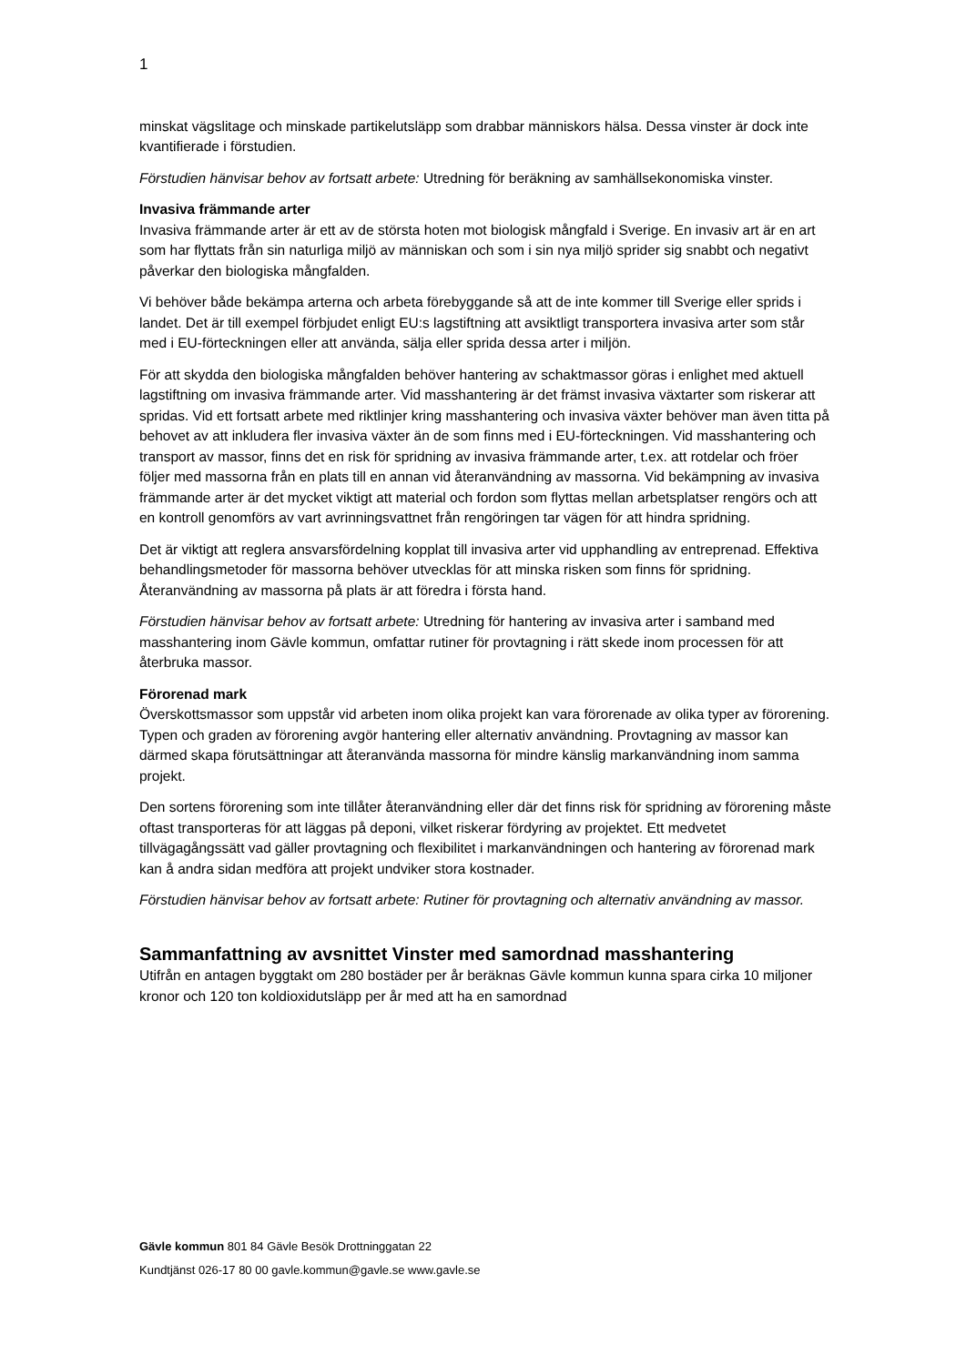1
minskat vägslitage och minskade partikelutsläpp som drabbar människors hälsa. Dessa vinster är dock inte kvantifierade i förstudien.
Förstudien hänvisar behov av fortsatt arbete: Utredning för beräkning av samhällsekonomiska vinster.
Invasiva främmande arter
Invasiva främmande arter är ett av de största hoten mot biologisk mångfald i Sverige. En invasiv art är en art som har flyttats från sin naturliga miljö av människan och som i sin nya miljö sprider sig snabbt och negativt påverkar den biologiska mångfalden.
Vi behöver både bekämpa arterna och arbeta förebyggande så att de inte kommer till Sverige eller sprids i landet. Det är till exempel förbjudet enligt EU:s lagstiftning att avsiktligt transportera invasiva arter som står med i EU-förteckningen eller att använda, sälja eller sprida dessa arter i miljön.
För att skydda den biologiska mångfalden behöver hantering av schaktmassor göras i enlighet med aktuell lagstiftning om invasiva främmande arter. Vid masshantering är det främst invasiva växtarter som riskerar att spridas. Vid ett fortsatt arbete med riktlinjer kring masshantering och invasiva växter behöver man även titta på behovet av att inkludera fler invasiva växter än de som finns med i EU-förteckningen. Vid masshantering och transport av massor, finns det en risk för spridning av invasiva främmande arter, t.ex. att rotdelar och fröer följer med massorna från en plats till en annan vid återanvändning av massorna. Vid bekämpning av invasiva främmande arter är det mycket viktigt att material och fordon som flyttas mellan arbetsplatser rengörs och att en kontroll genomförs av vart avrinningsvattnet från rengöringen tar vägen för att hindra spridning.
Det är viktigt att reglera ansvarsfördelning kopplat till invasiva arter vid upphandling av entreprenad. Effektiva behandlingsmetoder för massorna behöver utvecklas för att minska risken som finns för spridning. Återanvändning av massorna på plats är att föredra i första hand.
Förstudien hänvisar behov av fortsatt arbete: Utredning för hantering av invasiva arter i samband med masshantering inom Gävle kommun, omfattar rutiner för provtagning i rätt skede inom processen för att återbruka massor.
Förorenad mark
Överskottsmassor som uppstår vid arbeten inom olika projekt kan vara förorenade av olika typer av förorening. Typen och graden av förorening avgör hantering eller alternativ användning. Provtagning av massor kan därmed skapa förutsättningar att återanvända massorna för mindre känslig markanvändning inom samma projekt.
Den sortens förorening som inte tillåter återanvändning eller där det finns risk för spridning av förorening måste oftast transporteras för att läggas på deponi, vilket riskerar fördyring av projektet. Ett medvetet tillvägagångssätt vad gäller provtagning och flexibilitet i markanvändningen och hantering av förorenad mark kan å andra sidan medföra att projekt undviker stora kostnader.
Förstudien hänvisar behov av fortsatt arbete: Rutiner för provtagning och alternativ användning av massor.
Sammanfattning av avsnittet Vinster med samordnad masshantering
Utifrån en antagen byggtakt om 280 bostäder per år beräknas Gävle kommun kunna spara cirka 10 miljoner kronor och 120 ton koldioxidutsläpp per år med att ha en samordnad
Gävle kommun 801 84 Gävle Besök Drottninggatan 22
Kundtjänst 026-17 80 00 gavle.kommun@gavle.se www.gavle.se